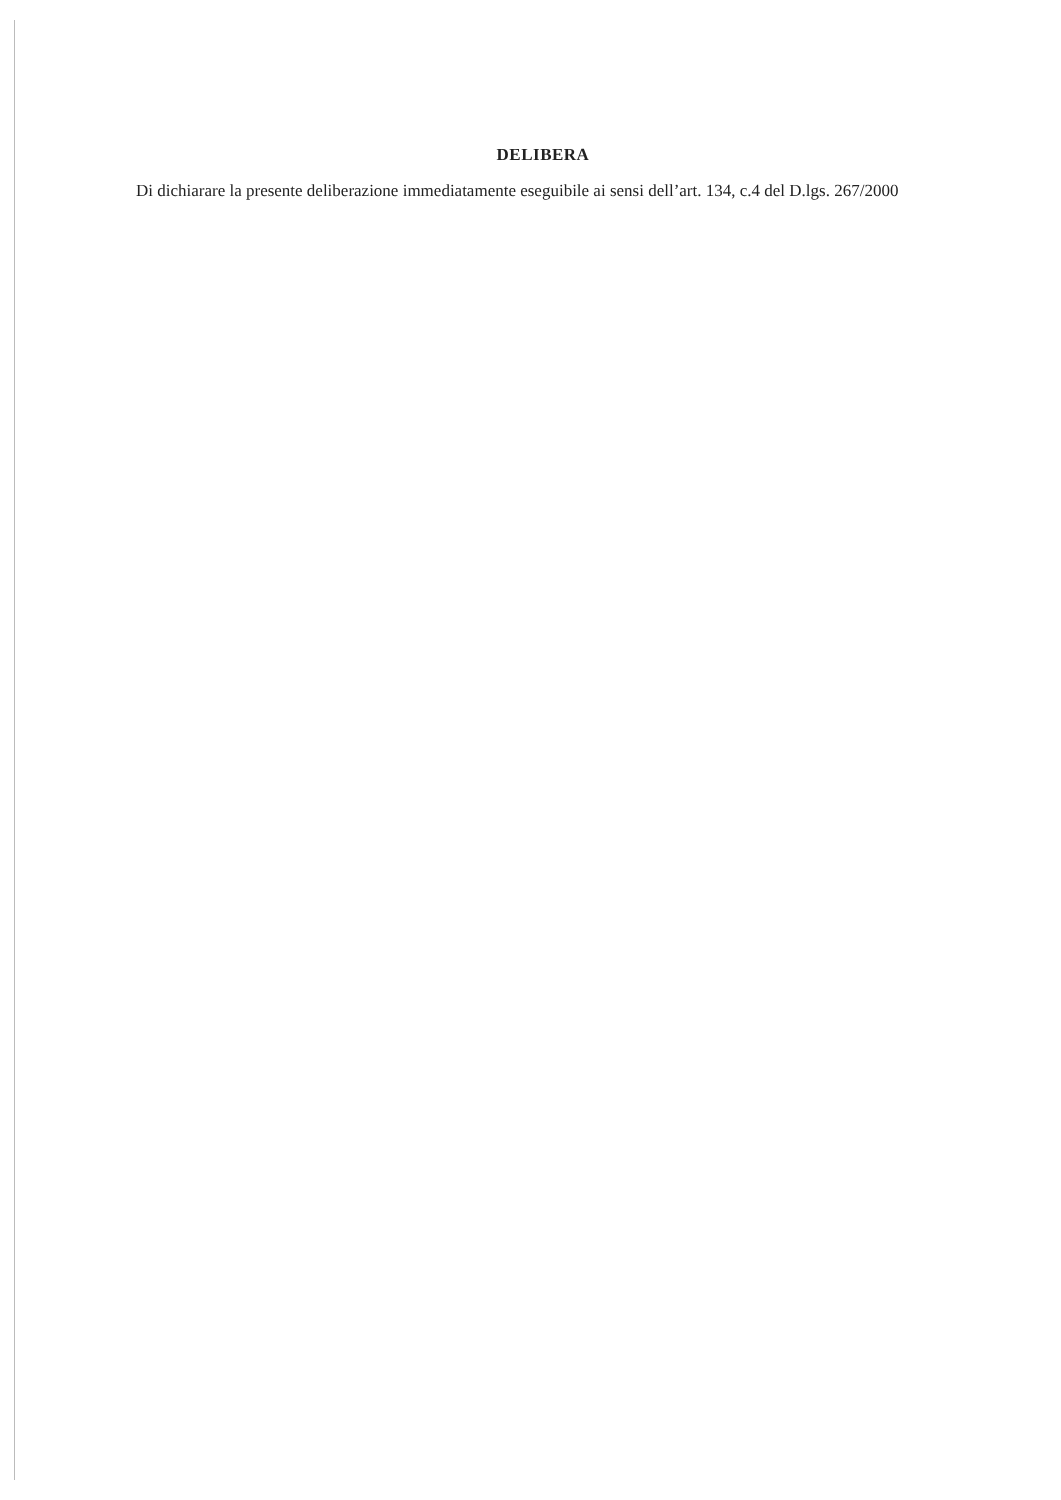DELIBERA
Di dichiarare la presente deliberazione immediatamente eseguibile ai sensi dell’art. 134, c.4 del D.lgs. 267/2000